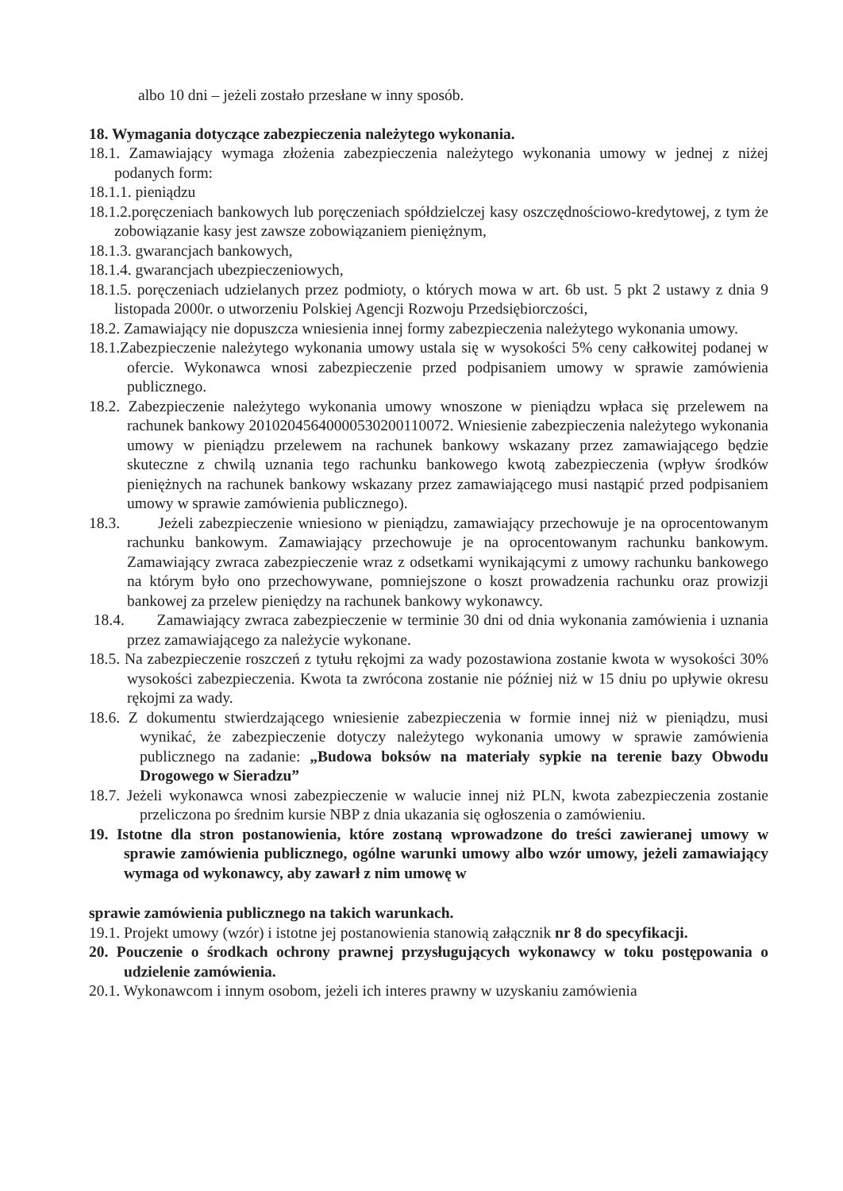albo 10 dni – jeżeli zostało przesłane w inny sposób.
18. Wymagania dotyczące zabezpieczenia należytego wykonania.
18.1. Zamawiający wymaga złożenia zabezpieczenia należytego wykonania umowy w jednej z niżej podanych form:
18.1.1. pieniądzu
18.1.2.poręczeniach bankowych lub poręczeniach spółdzielczej kasy oszczędnościowo-kredytowej, z tym że zobowiązanie kasy jest zawsze zobowiązaniem pieniężnym,
18.1.3. gwarancjach bankowych,
18.1.4. gwarancjach ubezpieczeniowych,
18.1.5. poręczeniach udzielanych przez podmioty, o których mowa w art. 6b ust. 5 pkt 2 ustawy z dnia 9 listopada 2000r. o utworzeniu Polskiej Agencji Rozwoju Przedsiębiorczości,
18.2. Zamawiający nie dopuszcza wniesienia innej formy zabezpieczenia należytego wykonania umowy.
18.1.Zabezpieczenie należytego wykonania umowy ustala się w wysokości 5% ceny całkowitej podanej w ofercie. Wykonawca wnosi zabezpieczenie przed podpisaniem umowy w sprawie zamówienia publicznego.
18.2. Zabezpieczenie należytego wykonania umowy wnoszone w pieniądzu wpłaca się przelewem na rachunek bankowy 20102045640000530200110072. Wniesienie zabezpieczenia należytego wykonania umowy w pieniądzu przelewem na rachunek bankowy wskazany przez zamawiającego będzie skuteczne z chwilą uznania tego rachunku bankowego kwotą zabezpieczenia (wpływ środków pieniężnych na rachunek bankowy wskazany przez zamawiającego musi nastąpić przed podpisaniem umowy w sprawie zamówienia publicznego).
18.3. Jeżeli zabezpieczenie wniesiono w pieniądzu, zamawiający przechowuje je na oprocentowanym rachunku bankowym. Zamawiający przechowuje je na oprocentowanym rachunku bankowym. Zamawiający zwraca zabezpieczenie wraz z odsetkami wynikającymi z umowy rachunku bankowego na którym było ono przechowywane, pomniejszone o koszt prowadzenia rachunku oraz prowizji bankowej za przelew pieniędzy na rachunek bankowy wykonawcy.
18.4. Zamawiający zwraca zabezpieczenie w terminie 30 dni od dnia wykonania zamówienia i uznania przez zamawiającego za należycie wykonane.
18.5. Na zabezpieczenie roszczeń z tytułu rękojmi za wady pozostawiona zostanie kwota w wysokości 30% wysokości zabezpieczenia. Kwota ta zwrócona zostanie nie później niż w 15 dniu po upływie okresu rękojmi za wady.
18.6. Z dokumentu stwierdzającego wniesienie zabezpieczenia w formie innej niż w pieniądzu, musi wynikać, że zabezpieczenie dotyczy należytego wykonania umowy w sprawie zamówienia publicznego na zadanie: „Budowa boksów na materiały sypkie na terenie bazy Obwodu Drogowego w Sieradzu”
18.7. Jeżeli wykonawca wnosi zabezpieczenie w walucie innej niż PLN, kwota zabezpieczenia zostanie przeliczona po średnim kursie NBP z dnia ukazania się ogłoszenia o zamówieniu.
19. Istotne dla stron postanowienia, które zostaną wprowadzone do treści zawieranej umowy w sprawie zamówienia publicznego, ogólne warunki umowy albo wzór umowy, jeżeli zamawiający wymaga od wykonawcy, aby zawarł z nim umowę w
sprawie zamówienia publicznego na takich warunkach.
19.1. Projekt umowy (wzór) i istotne jej postanowienia stanowią załącznik nr 8 do specyfikacji.
20. Pouczenie o środkach ochrony prawnej przysługujących wykonawcy w toku postępowania o udzielenie zamówienia.
20.1. Wykonawcom i innym osobom, jeżeli ich interes prawny w uzyskaniu zamówienia